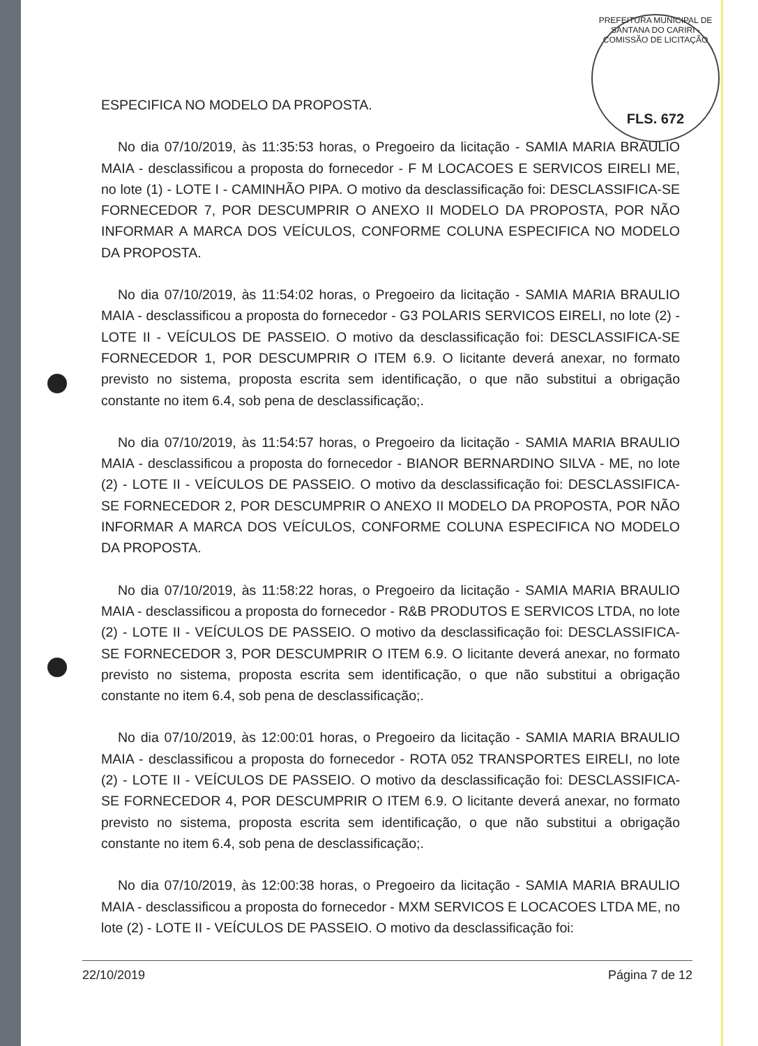PREFEITURA MUNICIPAL DE SANTANA DO CARIRI - COMISSÃO DE LICITAÇÃO
FLS. 672
ESPECIFICA NO MODELO DA PROPOSTA.
No dia 07/10/2019, às 11:35:53 horas, o Pregoeiro da licitação - SAMIA MARIA BRAULIO MAIA - desclassificou a proposta do fornecedor - F M LOCACOES E SERVICOS EIRELI ME, no lote (1) - LOTE I - CAMINHÃO PIPA. O motivo da desclassificação foi: DESCLASSIFICA-SE FORNECEDOR 7, POR DESCUMPRIR O ANEXO II MODELO DA PROPOSTA, POR NÃO INFORMAR A MARCA DOS VEÍCULOS, CONFORME COLUNA ESPECIFICA NO MODELO DA PROPOSTA.
No dia 07/10/2019, às 11:54:02 horas, o Pregoeiro da licitação - SAMIA MARIA BRAULIO MAIA - desclassificou a proposta do fornecedor - G3 POLARIS SERVICOS EIRELI, no lote (2) - LOTE II - VEÍCULOS DE PASSEIO. O motivo da desclassificação foi: DESCLASSIFICA-SE FORNECEDOR 1, POR DESCUMPRIR O ITEM 6.9. O licitante deverá anexar, no formato previsto no sistema, proposta escrita sem identificação, o que não substitui a obrigação constante no item 6.4, sob pena de desclassificação;.
No dia 07/10/2019, às 11:54:57 horas, o Pregoeiro da licitação - SAMIA MARIA BRAULIO MAIA - desclassificou a proposta do fornecedor - BIANOR BERNARDINO SILVA - ME, no lote (2) - LOTE II - VEÍCULOS DE PASSEIO. O motivo da desclassificação foi: DESCLASSIFICA-SE FORNECEDOR 2, POR DESCUMPRIR O ANEXO II MODELO DA PROPOSTA, POR NÃO INFORMAR A MARCA DOS VEÍCULOS, CONFORME COLUNA ESPECIFICA NO MODELO DA PROPOSTA.
No dia 07/10/2019, às 11:58:22 horas, o Pregoeiro da licitação - SAMIA MARIA BRAULIO MAIA - desclassificou a proposta do fornecedor - R&B PRODUTOS E SERVICOS LTDA, no lote (2) - LOTE II - VEÍCULOS DE PASSEIO. O motivo da desclassificação foi: DESCLASSIFICA-SE FORNECEDOR 3, POR DESCUMPRIR O ITEM 6.9. O licitante deverá anexar, no formato previsto no sistema, proposta escrita sem identificação, o que não substitui a obrigação constante no item 6.4, sob pena de desclassificação;.
No dia 07/10/2019, às 12:00:01 horas, o Pregoeiro da licitação - SAMIA MARIA BRAULIO MAIA - desclassificou a proposta do fornecedor - ROTA 052 TRANSPORTES EIRELI, no lote (2) - LOTE II - VEÍCULOS DE PASSEIO. O motivo da desclassificação foi: DESCLASSIFICA-SE FORNECEDOR 4, POR DESCUMPRIR O ITEM 6.9. O licitante deverá anexar, no formato previsto no sistema, proposta escrita sem identificação, o que não substitui a obrigação constante no item 6.4, sob pena de desclassificação;.
No dia 07/10/2019, às 12:00:38 horas, o Pregoeiro da licitação - SAMIA MARIA BRAULIO MAIA - desclassificou a proposta do fornecedor - MXM SERVICOS E LOCACOES LTDA ME, no lote (2) - LOTE II - VEÍCULOS DE PASSEIO. O motivo da desclassificação foi:
22/10/2019 Página 7 de 12